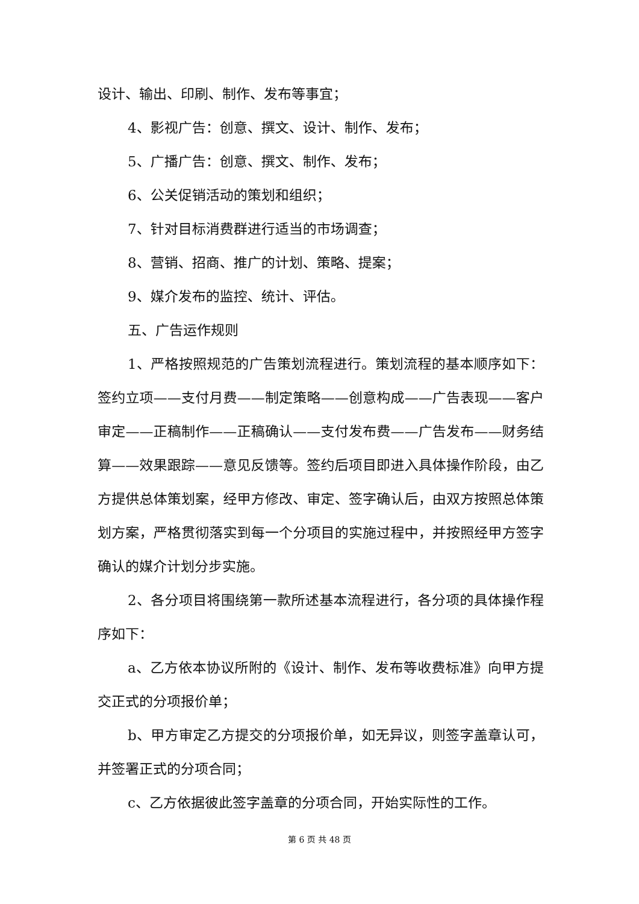设计、输出、印刷、制作、发布等事宜；
4、影视广告：创意、撰文、设计、制作、发布；
5、广播广告：创意、撰文、制作、发布；
6、公关促销活动的策划和组织；
7、针对目标消费群进行适当的市场调查；
8、营销、招商、推广的计划、策略、提案；
9、媒介发布的监控、统计、评估。
五、广告运作规则
1、严格按照规范的广告策划流程进行。策划流程的基本顺序如下：签约立项——支付月费——制定策略——创意构成——广告表现——客户审定——正稿制作——正稿确认——支付发布费——广告发布——财务结算——效果跟踪——意见反馈等。签约后项目即进入具体操作阶段，由乙方提供总体策划案，经甲方修改、审定、签字确认后，由双方按照总体策划方案，严格贯彻落实到每一个分项目的实施过程中，并按照经甲方签字确认的媒介计划分步实施。
2、各分项目将围绕第一款所述基本流程进行，各分项的具体操作程序如下：
a、乙方依本协议所附的《设计、制作、发布等收费标准》向甲方提交正式的分项报价单；
b、甲方审定乙方提交的分项报价单，如无异议，则签字盖章认可，并签署正式的分项合同；
c、乙方依据彼此签字盖章的分项合同，开始实际性的工作。
第 6 页 共 48 页